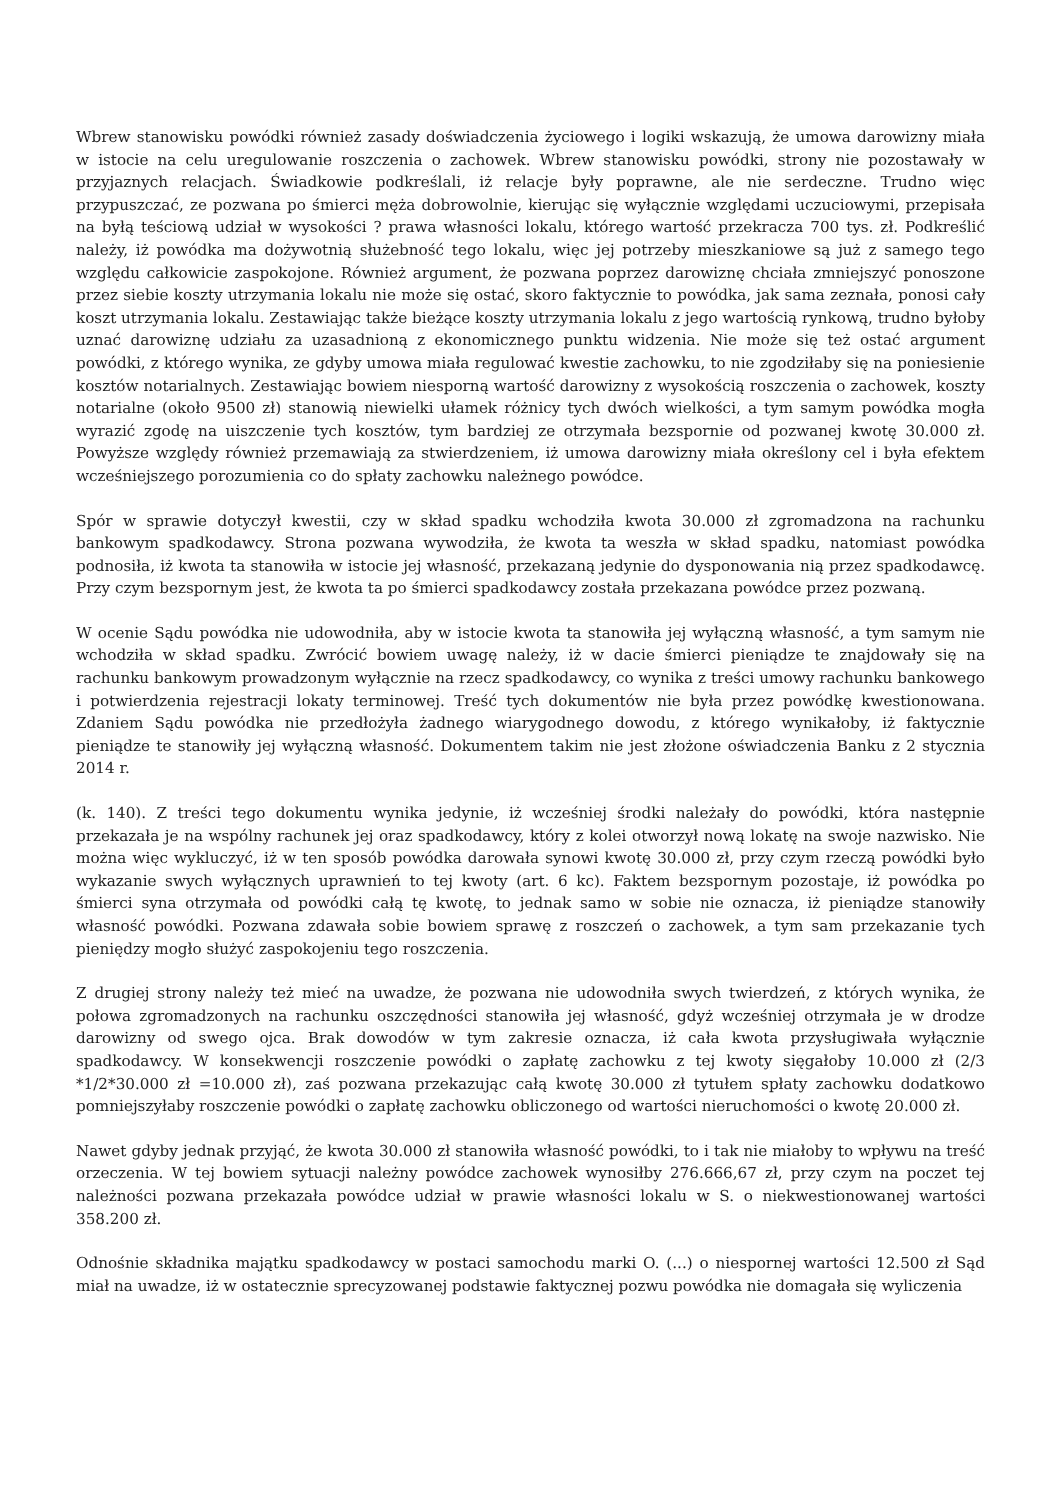Wbrew stanowisku powódki również zasady doświadczenia życiowego i logiki wskazują, że umowa darowizny miała w istocie na celu uregulowanie roszczenia o zachowek. Wbrew stanowisku powódki, strony nie pozostawały w przyjaznych relacjach. Świadkowie podkreślali, iż relacje były poprawne, ale nie serdeczne. Trudno więc przypuszczać, ze pozwana po śmierci męża dobrowolnie, kierując się wyłącznie względami uczuciowymi, przepisała na byłą teściową udział w wysokości ? prawa własności lokalu, którego wartość przekracza 700 tys. zł. Podkreślić należy, iż powódka ma dożywotnią służebność tego lokalu, więc jej potrzeby mieszkaniowe są już z samego tego względu całkowicie zaspokojone. Również argument, że pozwana poprzez darowiznę chciała zmniejszyć ponoszone przez siebie koszty utrzymania lokalu nie może się ostać, skoro faktycznie to powódka, jak sama zeznała, ponosi cały koszt utrzymania lokalu. Zestawiając także bieżące koszty utrzymania lokalu z jego wartością rynkową, trudno byłoby uznać darowiznę udziału za uzasadnioną z ekonomicznego punktu widzenia. Nie może się też ostać argument powódki, z którego wynika, ze gdyby umowa miała regulować kwestie zachowku, to nie zgodziłaby się na poniesienie kosztów notarialnych. Zestawiając bowiem niesporną wartość darowizny z wysokością roszczenia o zachowek, koszty notarialne (około 9500 zł) stanowią niewielki ułamek różnicy tych dwóch wielkości, a tym samym powódka mogła wyrazić zgodę na uiszczenie tych kosztów, tym bardziej ze otrzymała bezspornie od pozwanej kwotę 30.000 zł. Powyższe względy również przemawiają za stwierdzeniem, iż umowa darowizny miała określony cel i była efektem wcześniejszego porozumienia co do spłaty zachowku należnego powódce.
Spór w sprawie dotyczył kwestii, czy w skład spadku wchodziła kwota 30.000 zł zgromadzona na rachunku bankowym spadkodawcy. Strona pozwana wywodziła, że kwota ta weszła w skład spadku, natomiast powódka podnosiła, iż kwota ta stanowiła w istocie jej własność, przekazaną jedynie do dysponowania nią przez spadkodawcę. Przy czym bezspornym jest, że kwota ta po śmierci spadkodawcy została przekazana powódce przez pozwaną.
W ocenie Sądu powódka nie udowodniła, aby w istocie kwota ta stanowiła jej wyłączną własność, a tym samym nie wchodziła w skład spadku. Zwrócić bowiem uwagę należy, iż w dacie śmierci pieniądze te znajdowały się na rachunku bankowym prowadzonym wyłącznie na rzecz spadkodawcy, co wynika z treści umowy rachunku bankowego i potwierdzenia rejestracji lokaty terminowej. Treść tych dokumentów nie była przez powódkę kwestionowana. Zdaniem Sądu powódka nie przedłożyła żadnego wiarygodnego dowodu, z którego wynikałoby, iż faktycznie pieniądze te stanowiły jej wyłączną własność. Dokumentem takim nie jest złożone oświadczenia Banku z 2 stycznia 2014 r.
(k. 140). Z treści tego dokumentu wynika jedynie, iż wcześniej środki należały do powódki, która następnie przekazała je na wspólny rachunek jej oraz spadkodawcy, który z kolei otworzył nową lokatę na swoje nazwisko. Nie można więc wykluczyć, iż w ten sposób powódka darowała synowi kwotę 30.000 zł, przy czym rzeczą powódki było wykazanie swych wyłącznych uprawnień to tej kwoty (art. 6 kc). Faktem bezspornym pozostaje, iż powódka po śmierci syna otrzymała od powódki całą tę kwotę, to jednak samo w sobie nie oznacza, iż pieniądze stanowiły własność powódki. Pozwana zdawała sobie bowiem sprawę z roszczeń o zachowek, a tym sam przekazanie tych pieniędzy mogło służyć zaspokojeniu tego roszczenia.
Z drugiej strony należy też mieć na uwadze, że pozwana nie udowodniła swych twierdzeń, z których wynika, że połowa zgromadzonych na rachunku oszczędności stanowiła jej własność, gdyż wcześniej otrzymała je w drodze darowizny od swego ojca. Brak dowodów w tym zakresie oznacza, iż cała kwota przysługiwała wyłącznie spadkodawcy. W konsekwencji roszczenie powódki o zapłatę zachowku z tej kwoty sięgałoby 10.000 zł (2/3 *1/2*30.000 zł =10.000 zł), zaś pozwana przekazując całą kwotę 30.000 zł tytułem spłaty zachowku dodatkowo pomniejszyłaby roszczenie powódki o zapłatę zachowku obliczonego od wartości nieruchomości o kwotę 20.000 zł.
Nawet gdyby jednak przyjąć, że kwota 30.000 zł stanowiła własność powódki, to i tak nie miałoby to wpływu na treść orzeczenia. W tej bowiem sytuacji należny powódce zachowek wynosiłby 276.666,67 zł, przy czym na poczet tej należności pozwana przekazała powódce udział w prawie własności lokalu w S. o niekwestionowanej wartości 358.200 zł.
Odnośnie składnika majątku spadkodawcy w postaci samochodu marki O. (...) o niespornej wartości 12.500 zł Sąd miał na uwadze, iż w ostatecznie sprecyzowanej podstawie faktycznej pozwu powódka nie domagała się wyliczenia